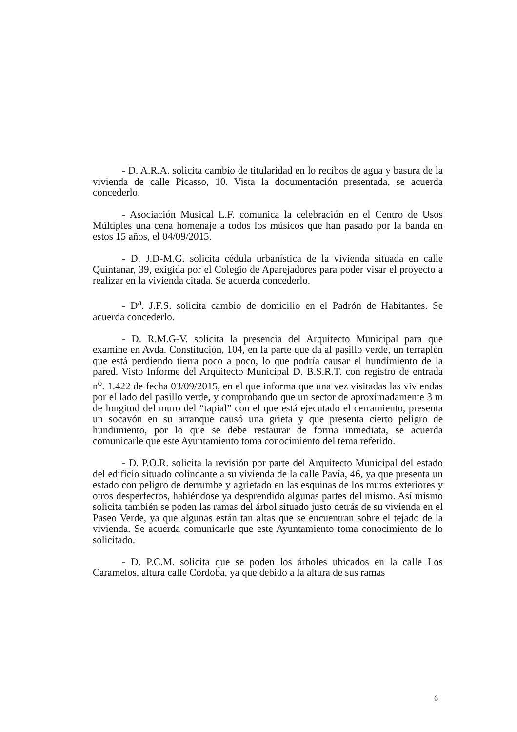- D. A.R.A. solicita cambio de titularidad en lo recibos de agua y basura de la vivienda de calle Picasso, 10. Vista la documentación presentada, se acuerda concederlo.
- Asociación Musical L.F. comunica la celebración en el Centro de Usos Múltiples una cena homenaje a todos los músicos que han pasado por la banda en estos 15 años, el 04/09/2015.
- D. J.D-M.G. solicita cédula urbanística de la vivienda situada en calle Quintanar, 39, exigida por el Colegio de Aparejadores para poder visar el proyecto a realizar en la vivienda citada. Se acuerda concederlo.
- D<sup>a</sup>. J.F.S. solicita cambio de domicilio en el Padrón de Habitantes. Se acuerda concederlo.
- D. R.M.G-V. solicita la presencia del Arquitecto Municipal para que examine en Avda. Constitución, 104, en la parte que da al pasillo verde, un terraplén que está perdiendo tierra poco a poco, lo que podría causar el hundimiento de la pared. Visto Informe del Arquitecto Municipal D. B.S.R.T. con registro de entrada n<sup>o</sup>. 1.422 de fecha 03/09/2015, en el que informa que una vez visitadas las viviendas por el lado del pasillo verde, y comprobando que un sector de aproximadamente 3 m de longitud del muro del “tapial” con el que está ejecutado el cerramiento, presenta un socavón en su arranque causó una grieta y que presenta cierto peligro de hundimiento, por lo que se debe restaurar de forma inmediata, se acuerda comunicarle que este Ayuntamiento toma conocimiento del tema referido.
- D. P.O.R. solicita la revisión por parte del Arquitecto Municipal del estado del edificio situado colindante a su vivienda de la calle Pavía, 46, ya que presenta un estado con peligro de derrumbe y agrietado en las esquinas de los muros exteriores y otros desperfectos, habiéndose ya desprendido algunas partes del mismo. Así mismo solicita también se poden las ramas del árbol situado justo detrás de su vivienda en el Paseo Verde, ya que algunas están tan altas que se encuentran sobre el tejado de la vivienda. Se acuerda comunicarle que este Ayuntamiento toma conocimiento de lo solicitado.
- D. P.C.M. solicita que se poden los árboles ubicados en la calle Los Caramelos, altura calle Córdoba, ya que debido a la altura de sus ramas
6